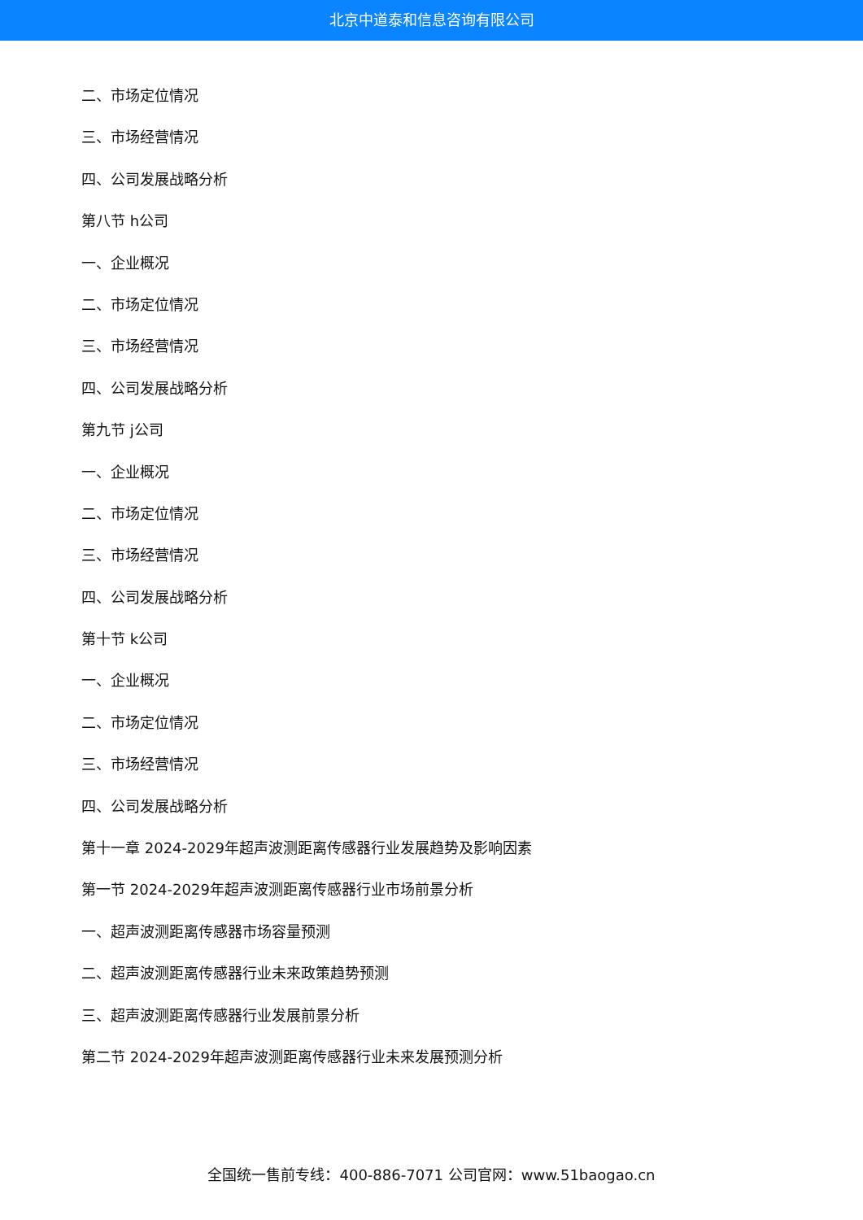北京中道泰和信息咨询有限公司
二、市场定位情况
三、市场经营情况
四、公司发展战略分析
第八节 h公司
一、企业概况
二、市场定位情况
三、市场经营情况
四、公司发展战略分析
第九节 j公司
一、企业概况
二、市场定位情况
三、市场经营情况
四、公司发展战略分析
第十节 k公司
一、企业概况
二、市场定位情况
三、市场经营情况
四、公司发展战略分析
第十一章 2024-2029年超声波测距离传感器行业发展趋势及影响因素
第一节 2024-2029年超声波测距离传感器行业市场前景分析
一、超声波测距离传感器市场容量预测
二、超声波测距离传感器行业未来政策趋势预测
三、超声波测距离传感器行业发展前景分析
第二节 2024-2029年超声波测距离传感器行业未来发展预测分析
全国统一售前专线：400-886-7071 公司官网：www.51baogao.cn